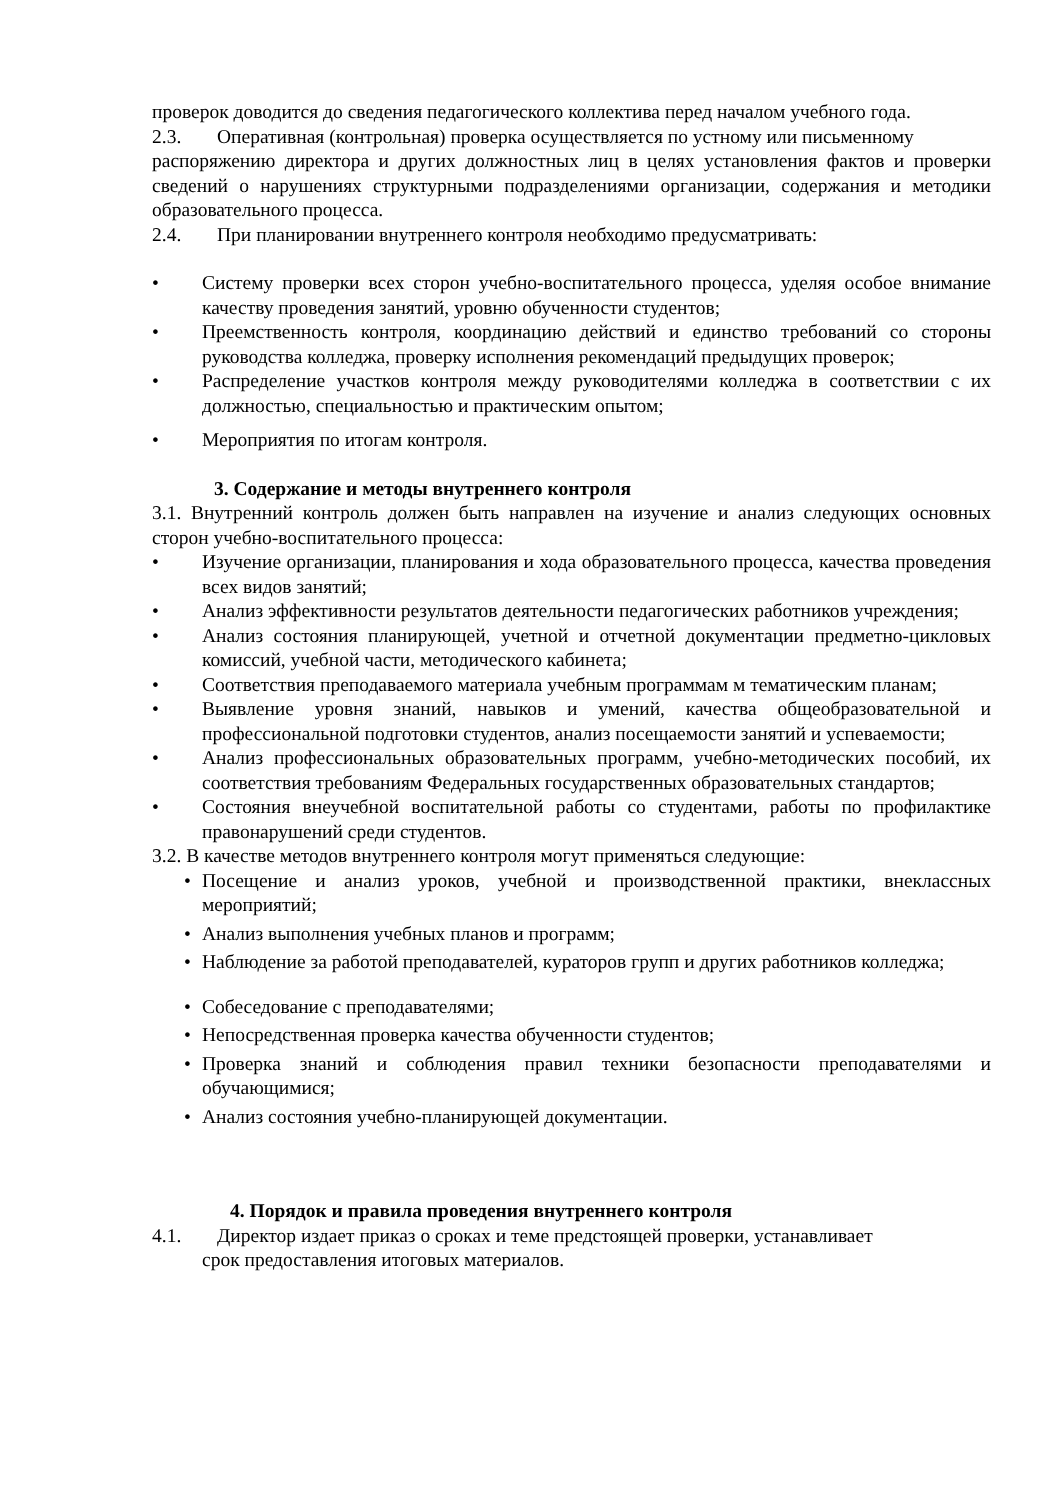проверок доводится до сведения педагогического коллектива перед началом учебного года.
2.3. Оперативная (контрольная) проверка осуществляется по устному или письменному
распоряжению директора и других должностных лиц в целях установления фактов и проверки сведений о нарушениях структурными подразделениями организации, содержания и методики образовательного процесса.
2.4. При планировании внутреннего контроля необходимо предусматривать:
• Систему проверки всех сторон учебно-воспитательного процесса, уделяя особое внимание качеству проведения занятий, уровню обученности студентов;
• Преемственность контроля, координацию действий и единство требований со стороны руководства колледжа, проверку исполнения рекомендаций предыдущих проверок;
• Распределение участков контроля между руководителями колледжа в соответствии с их должностью, специальностью и практическим опытом;
• Мероприятия по итогам контроля.
3. Содержание и методы внутреннего контроля
3.1. Внутренний контроль должен быть направлен на изучение и анализ следующих основных сторон учебно-воспитательного процесса:
• Изучение организации, планирования и хода образовательного процесса, качества проведения всех видов занятий;
• Анализ эффективности результатов деятельности педагогических работников учреждения;
• Анализ состояния планирующей, учетной и отчетной документации предметно-цикловых комиссий, учебной части, методического кабинета;
• Соответствия преподаваемого материала учебным программам м тематическим планам;
• Выявление уровня знаний, навыков и умений, качества общеобразовательной и профессиональной подготовки студентов, анализ посещаемости занятий и успеваемости;
• Анализ профессиональных образовательных программ, учебно-методических пособий, их соответствия требованиям Федеральных государственных образовательных стандартов;
• Состояния внеучебной воспитательной работы со студентами, работы по профилактике правонарушений среди студентов.
3.2. В качестве методов внутреннего контроля могут применяться следующие:
• Посещение и анализ уроков, учебной и производственной практики, внеклассных мероприятий;
• Анализ выполнения учебных планов и программ;
• Наблюдение за работой преподавателей, кураторов групп и других работников колледжа;
• Собеседование с преподавателями;
• Непосредственная проверка качества обученности студентов;
• Проверка знаний и соблюдения правил техники безопасности преподавателями и обучающимися;
• Анализ состояния учебно-планирующей документации.
4. Порядок и правила проведения внутреннего контроля
4.1. Директор издает приказ о сроках и теме предстоящей проверки, устанавливает
срок предоставления итоговых материалов.